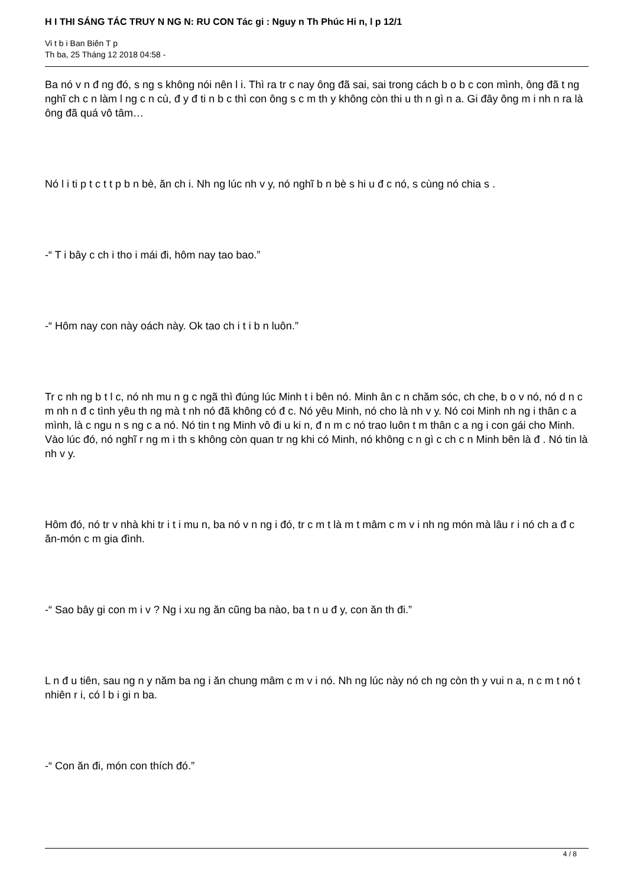H I THI SÁNG TÁC TRUY N NG N: RU CON Tác gi : Nguy n Th Phúc Hi n, l p 12/1
Vi t b i Ban Biên T p
Th ba, 25 Tháng 12 2018 04:58 -
Ba nó v n đ ng đó, s ng s không nói nên l i. Thì ra tr c nay ông đã sai, sai trong cách b o b c con mình, ông đã t ng nghĩ ch c n làm l ng c n cù, đ y đ ti n b c thì con ông s c m th y không còn thi u th n gì n a. Gi đây ông m i nh n ra là ông đã quá vô tâm…
Nó l i ti p t c t t p b n bè, ăn ch i. Nh ng lúc nh v y, nó nghĩ b n bè s hi u đ c nó, s cùng nó chia s .
-“ T i bây c ch i tho i mái đi, hôm nay tao bao.”
-“ Hôm nay con này oách này. Ok tao ch i t i b n luôn.”
Tr c nh ng b t l c, nó nh mu n g c ngã thì đúng lúc Minh t i bên nó. Minh ân c n chăm sóc, ch che, b o v nó, nó d n c m nh n đ c tình yêu th ng mà t nh nó đã không có đ c. Nó yêu Minh, nó cho là nh v y. Nó coi Minh nh ng i thân c a mình, là c ngu n s ng c a nó. Nó tin t ng Minh vô đi u ki n, đ n m c nó trao luôn t m thân c a ng i con gái cho Minh. Vào lúc đó, nó nghĩ r ng m i th s không còn quan tr ng khi có Minh, nó không c n gì c ch c n Minh bên là đ . Nó tin là nh v y.
Hôm đó, nó tr v nhà khi tr i t i mu n, ba nó v n ng i đó, tr c m t là m t mâm c m v i nh ng món mà lâu r i nó ch a đ c ăn-món c m gia đình.
-“ Sao bây gi con m i v ? Ng i xu ng ăn cũng ba nào, ba t n u đ y, con ăn th đi.”
L n đ u tiên, sau ng n y năm ba ng i ăn chung mâm c m v i nó. Nh ng lúc này nó ch ng còn th y vui n a, n c m t nó t nhiên r i, có l b i gi n ba.
-“ Con ăn đi, món con thích đó.”
4 / 8